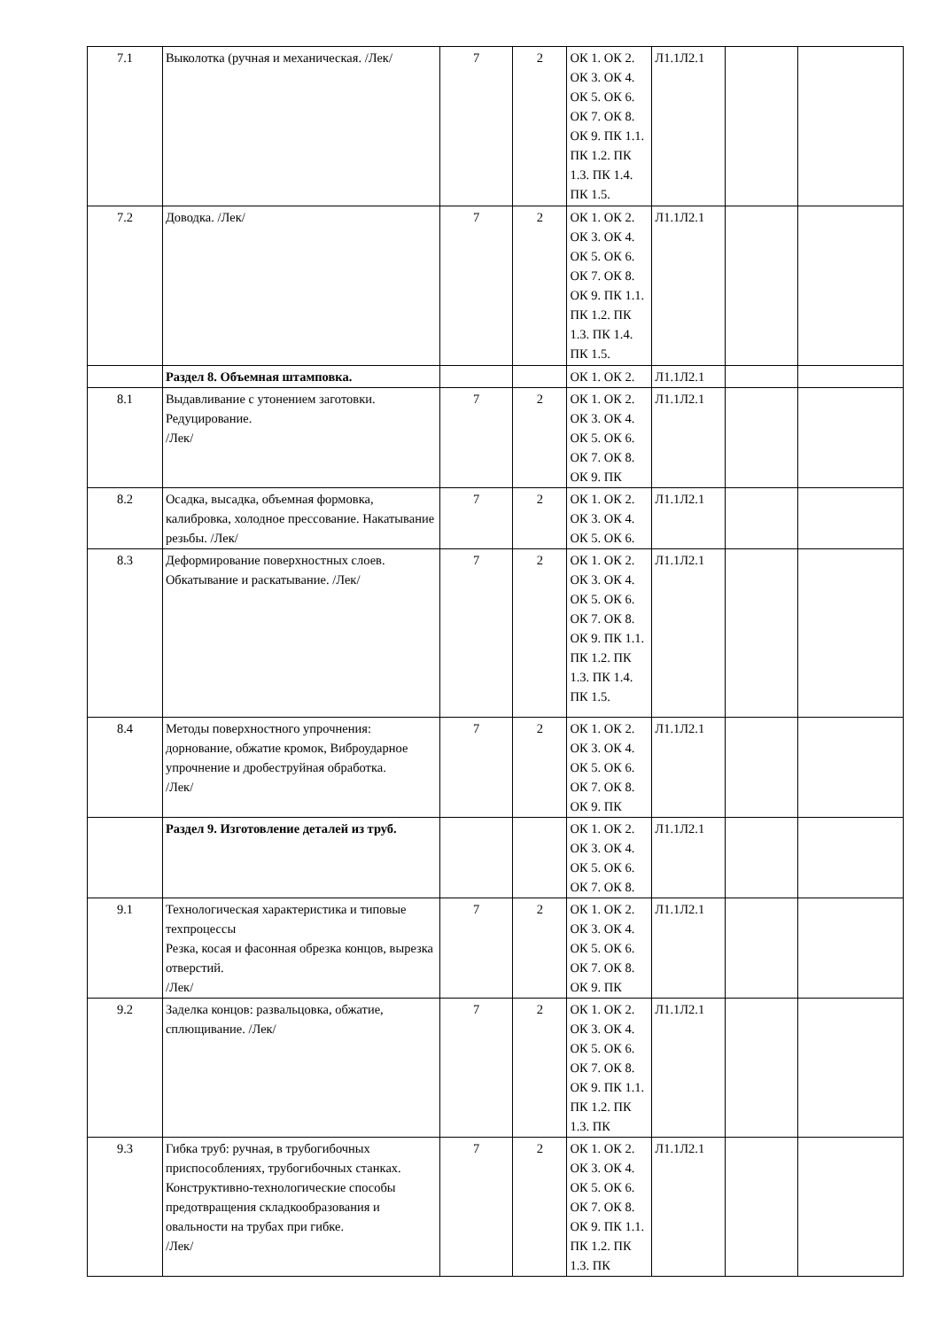| 7.1 | Выколотка (ручная и механическая. /Лек/ | 7 | 2 | ОК 1. ОК 2. ОК 3. ОК 4. ОК 5. ОК 6. ОК 7. ОК 8. ОК 9. ПК 1.1. ПК 1.2. ПК 1.3. ПК 1.4. ПК 1.5. | Л1.1Л2.1 | | |
| 7.2 | Доводка. /Лек/ | 7 | 2 | ОК 1. ОК 2. ОК 3. ОК 4. ОК 5. ОК 6. ОК 7. ОК 8. ОК 9. ПК 1.1. ПК 1.2. ПК 1.3. ПК 1.4. ПК 1.5. | Л1.1Л2.1 | | |
| | Раздел 8. Объемная штамповка. | | | ОК 1. ОК 2. | Л1.1Л2.1 | | |
| 8.1 | Выдавливание с утонением заготовки. Редуцирование. /Лек/ | 7 | 2 | ОК 1. ОК 2. ОК 3. ОК 4. ОК 5. ОК 6. ОК 7. ОК 8. ОК 9. ПК | Л1.1Л2.1 | | |
| 8.2 | Осадка, высадка, объемная формовка, калибровка, холодное прессование. Накатывание резьбы. /Лек/ | 7 | 2 | ОК 1. ОК 2. ОК 3. ОК 4. ОК 5. ОК 6. | Л1.1Л2.1 | | |
| 8.3 | Деформирование поверхностных слоев. Обкатывание и раскатывание. /Лек/ | 7 | 2 | ОК 1. ОК 2. ОК 3. ОК 4. ОК 5. ОК 6. ОК 7. ОК 8. ОК 9. ПК 1.1. ПК 1.2. ПК 1.3. ПК 1.4. ПК 1.5. | Л1.1Л2.1 | | |
| 8.4 | Методы поверхностного упрочнения: дорнование, обжатие кромок, Виброударное упрочнение и дробеструйная обработка. /Лек/ | 7 | 2 | ОК 1. ОК 2. ОК 3. ОК 4. ОК 5. ОК 6. ОК 7. ОК 8. ОК 9. ПК | Л1.1Л2.1 | | |
| | Раздел 9. Изготовление деталей из труб. | | | ОК 1. ОК 2. ОК 3. ОК 4. ОК 5. ОК 6. ОК 7. ОК 8. | Л1.1Л2.1 | | |
| 9.1 | Технологическая характеристика и типовые техпроцессы Резка, косая и фасонная обрезка концов, вырезка отверстий. /Лек/ | 7 | 2 | ОК 1. ОК 2. ОК 3. ОК 4. ОК 5. ОК 6. ОК 7. ОК 8. ОК 9. ПК | Л1.1Л2.1 | | |
| 9.2 | Заделка концов: развальцовка, обжатие, сплющивание. /Лек/ | 7 | 2 | ОК 1. ОК 2. ОК 3. ОК 4. ОК 5. ОК 6. ОК 7. ОК 8. ОК 9. ПК 1.1. ПК 1.2. ПК 1.3. ПК | Л1.1Л2.1 | | |
| 9.3 | Гибка труб: ручная, в трубогибочных приспособлениях, трубогибочных станках. Конструктивно-технологические способы предотвращения складкообразования и овальности на трубах при гибке. /Лек/ | 7 | 2 | ОК 1. ОК 2. ОК 3. ОК 4. ОК 5. ОК 6. ОК 7. ОК 8. ОК 9. ПК 1.1. ПК 1.2. ПК 1.3. ПК | Л1.1Л2.1 | | |